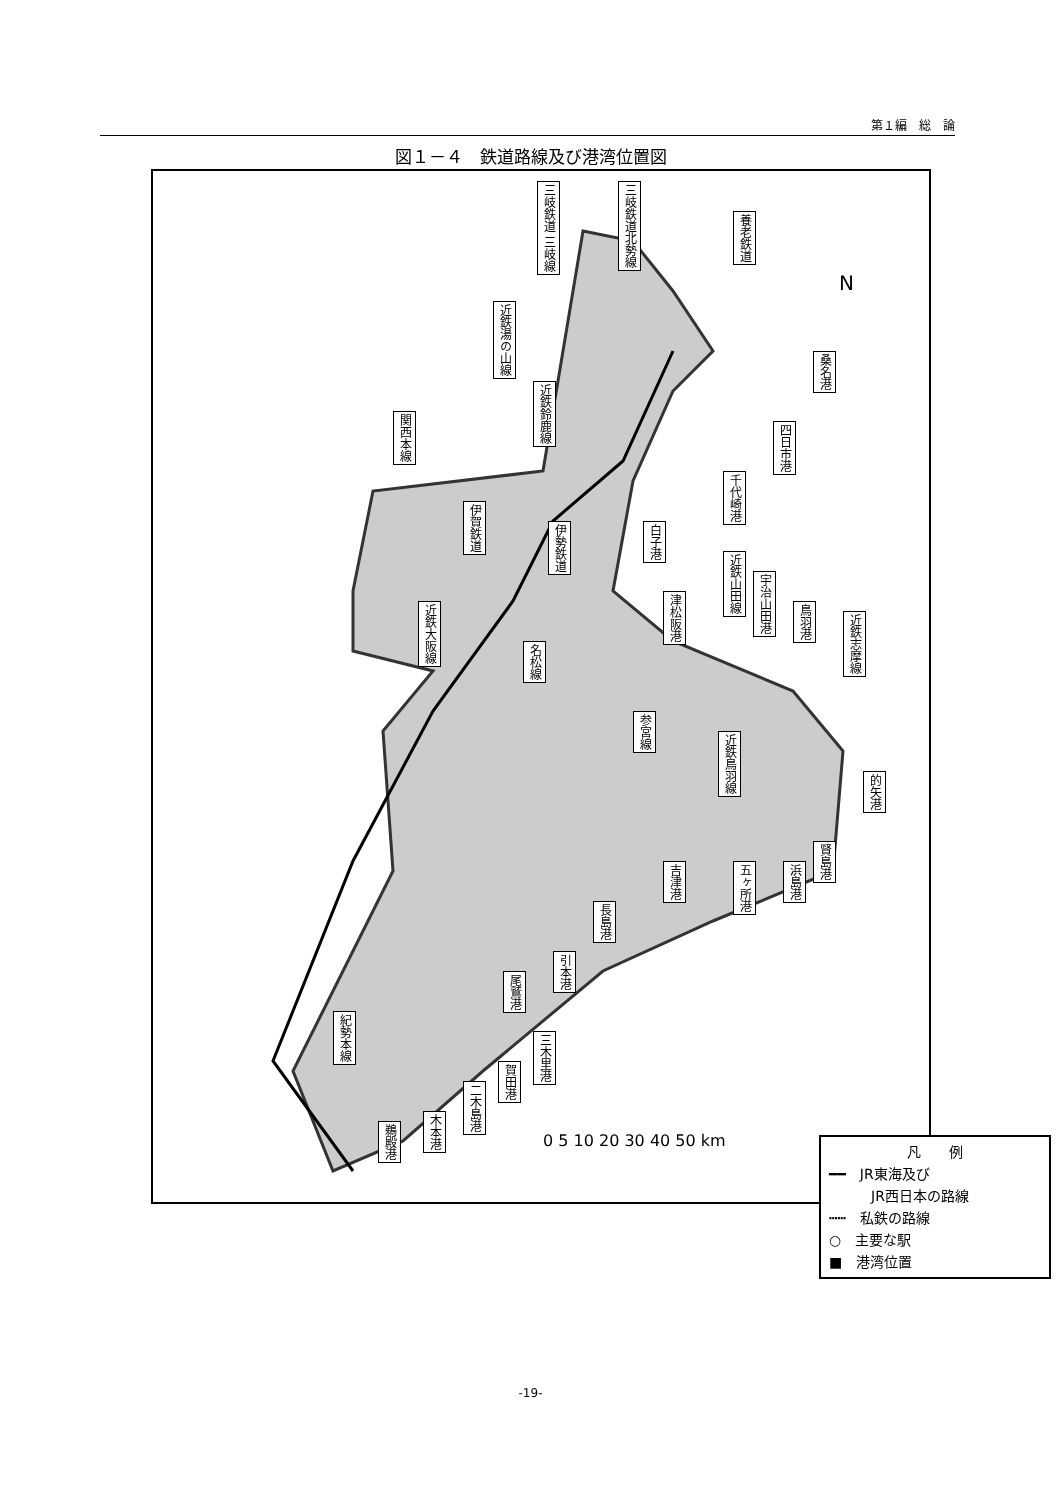第１編　総　論
図１－４　鉄道路線及び港湾位置図
三岐鉄道 三岐線
三岐鉄道北勢線
養老鉄道
近鉄湯の山線
近鉄鈴鹿線
関西本線
伊賀鉄道
伊勢鉄道
近鉄大阪線
名松線
近鉄山田線
近鉄志摩線
参宮線
近鉄鳥羽線
紀勢本線
桑名港
四日市港
千代崎港
白子港
津松阪港
宇治山田港
鳥羽港
的矢港
吉津港
五ヶ所港
浜島港
賢島港
長島港
引本港
尾鷲港
三木里港
賀田港
二木島港
木本港
鵜殿港
N
凡　　例
━━　JR東海及び
　　　JR西日本の路線
┅┅　私鉄の路線
○　主要な駅
■　港湾位置
0 5 10 20 30 40 50 km
-19-